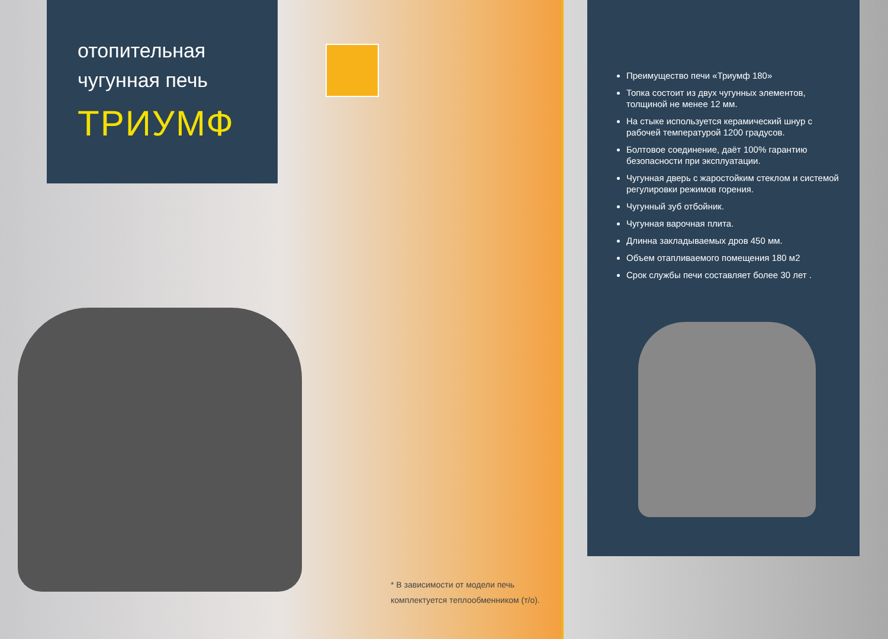отопительная
чугунная печь
ТРИУМФ
* В зависимости от модели печь
комплектуется теплообменником (т/о).
Преимущество печи «Триумф 180»
Топка состоит из двух чугунных элементов, толщиной не менее 12 мм.
На стыке используется керамический шнур с рабочей температурой 1200 градусов.
Болтовое соединение, даёт 100% гарантию безопасности при эксплуатации.
Чугунная дверь с жаростойким стеклом и системой регулировки режимов горения.
Чугунный зуб отбойник.
Чугунная варочная плита.
Длинна закладываемых дров 450 мм.
Объем отапливаемого помещения 180 м2
Срок службы печи составляет более 30 лет .